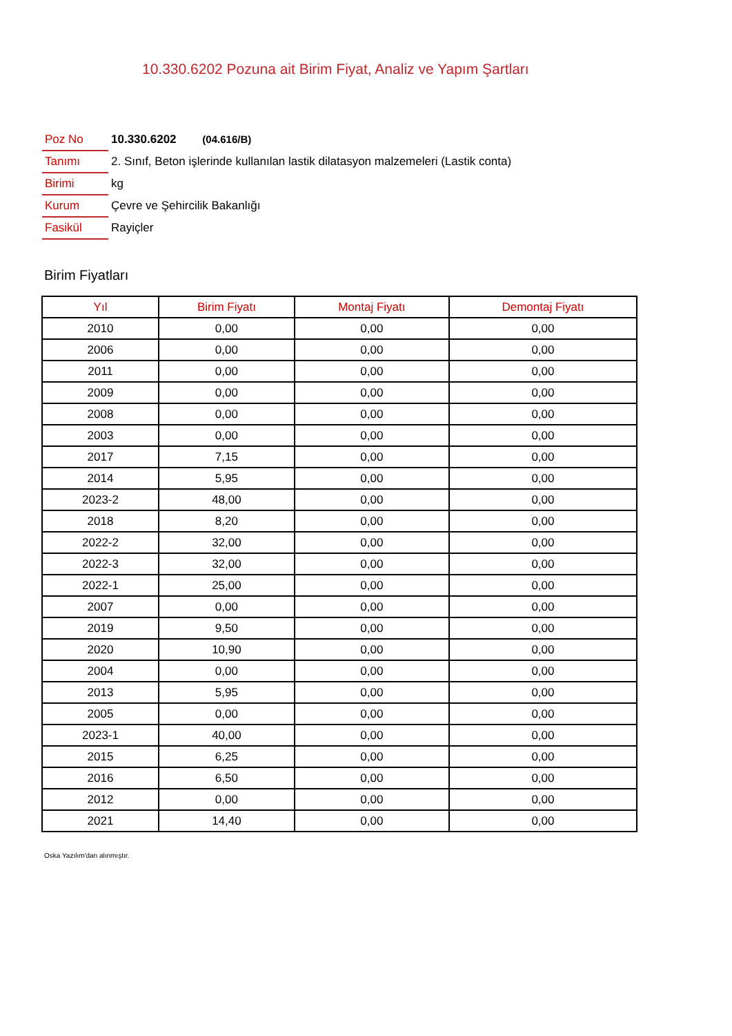10.330.6202 Pozuna ait Birim Fiyat, Analiz ve Yapım Şartları
| Poz No | 10.330.6202 (04.616/B) |
| Tanımı | 2. Sınıf, Beton işlerinde kullanılan lastik dilatasyon malzemeleri (Lastik conta) |
| Birimi | kg |
| Kurum | Çevre ve Şehircilik Bakanlığı |
| Fasikül | Rayiçler |
Birim Fiyatları
| Yıl | Birim Fiyatı | Montaj Fiyatı | Demontaj Fiyatı |
| --- | --- | --- | --- |
| 2010 | 0,00 | 0,00 | 0,00 |
| 2006 | 0,00 | 0,00 | 0,00 |
| 2011 | 0,00 | 0,00 | 0,00 |
| 2009 | 0,00 | 0,00 | 0,00 |
| 2008 | 0,00 | 0,00 | 0,00 |
| 2003 | 0,00 | 0,00 | 0,00 |
| 2017 | 7,15 | 0,00 | 0,00 |
| 2014 | 5,95 | 0,00 | 0,00 |
| 2023-2 | 48,00 | 0,00 | 0,00 |
| 2018 | 8,20 | 0,00 | 0,00 |
| 2022-2 | 32,00 | 0,00 | 0,00 |
| 2022-3 | 32,00 | 0,00 | 0,00 |
| 2022-1 | 25,00 | 0,00 | 0,00 |
| 2007 | 0,00 | 0,00 | 0,00 |
| 2019 | 9,50 | 0,00 | 0,00 |
| 2020 | 10,90 | 0,00 | 0,00 |
| 2004 | 0,00 | 0,00 | 0,00 |
| 2013 | 5,95 | 0,00 | 0,00 |
| 2005 | 0,00 | 0,00 | 0,00 |
| 2023-1 | 40,00 | 0,00 | 0,00 |
| 2015 | 6,25 | 0,00 | 0,00 |
| 2016 | 6,50 | 0,00 | 0,00 |
| 2012 | 0,00 | 0,00 | 0,00 |
| 2021 | 14,40 | 0,00 | 0,00 |
Oska Yazılım'dan alınmıştır.